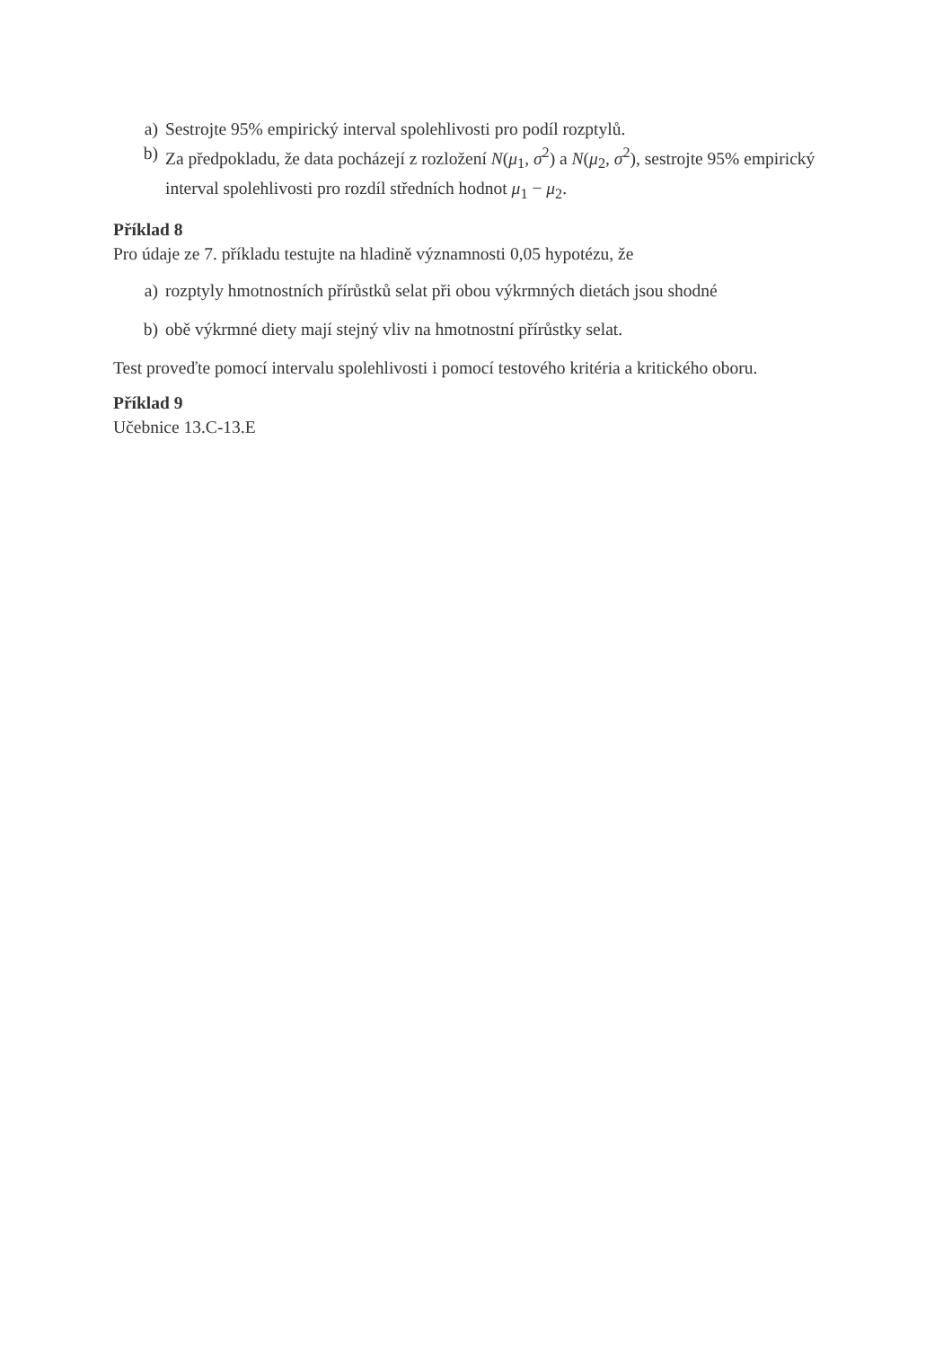a) Sestrojte 95% empirický interval spolehlivosti pro podíl rozptylů.
b) Za předpokladu, že data pocházejí z rozložení N(μ<sub>1</sub>, σ<sup>2</sup>) a N(μ<sub>2</sub>, σ<sup>2</sup>), sestrojte 95% empirický interval spolehlivosti pro rozdíl středních hodnot μ<sub>1</sub> − μ<sub>2</sub>.
Příklad 8
Pro údaje ze 7. příkladu testujte na hladině významnosti 0,05 hypotézu, že
a) rozptyly hmotnostních přírůstků selat při obou výkrmných dietách jsou shodné
b) obě výkrmné diety mají stejný vliv na hmotnostní přírůstky selat.
Test proveďte pomocí intervalu spolehlivosti i pomocí testového kritéria a kritického oboru.
Příklad 9
Učebnice 13.C-13.E